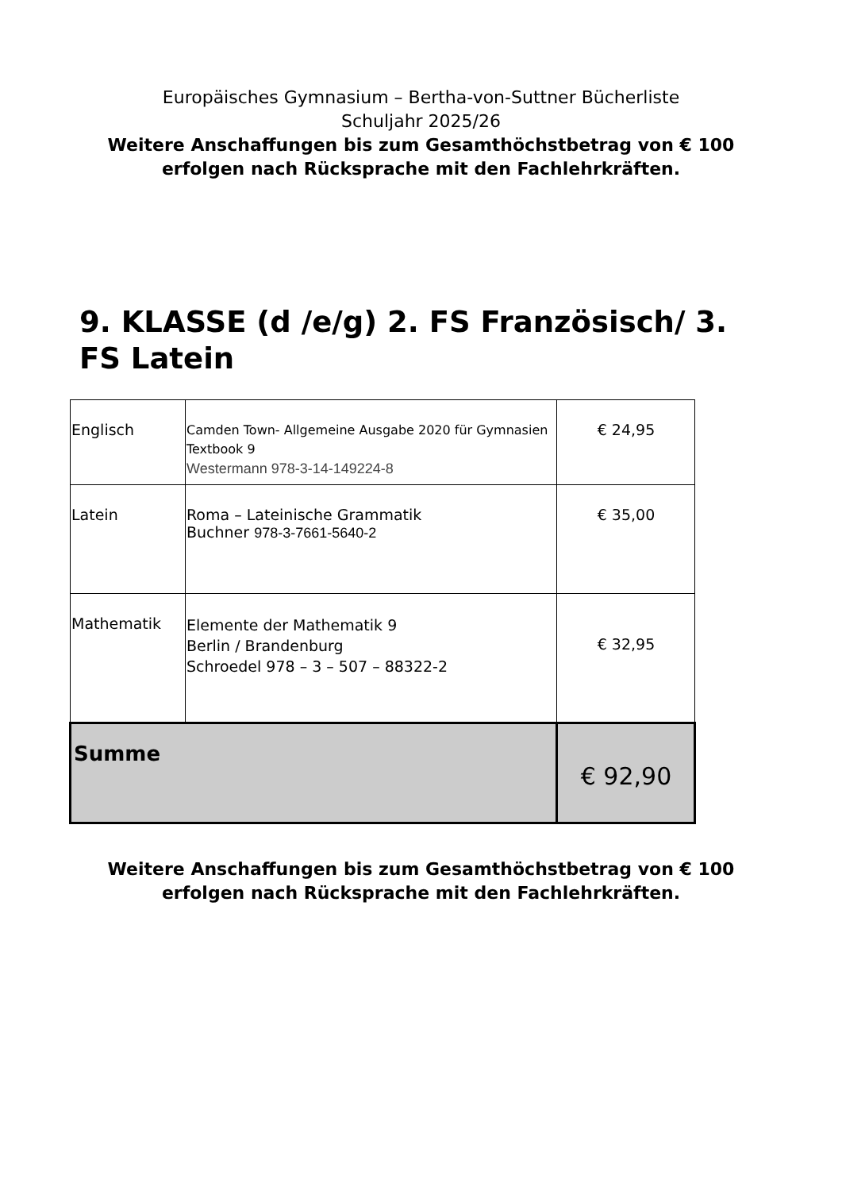Europäisches Gymnasium – Bertha-von-Suttner Bücherliste
Schuljahr 2025/26
Weitere Anschaffungen bis zum Gesamthöchstbetrag von € 100
erfolgen nach Rücksprache mit den Fachlehrkräften.
9. KLASSE (d /e/g) 2. FS Französisch/ 3. FS Latein
| Englisch | Camden Town- Allgemeine Ausgabe 2020 für Gymnasien Textbook 9 Westermann 978-3-14-149224-8 | € 24,95 |
| Latein | Roma – Lateinische Grammatik Buchner 978-3-7661-5640-2 | € 35,00 |
| Mathematik | Elemente der Mathematik 9 Berlin / Brandenburg Schroedel 978 – 3 – 507 – 88322-2 | € 32,95 |
| Summe | | € 92,90 |
Weitere Anschaffungen bis zum Gesamthöchstbetrag von € 100
erfolgen nach Rücksprache mit den Fachlehrkräften.